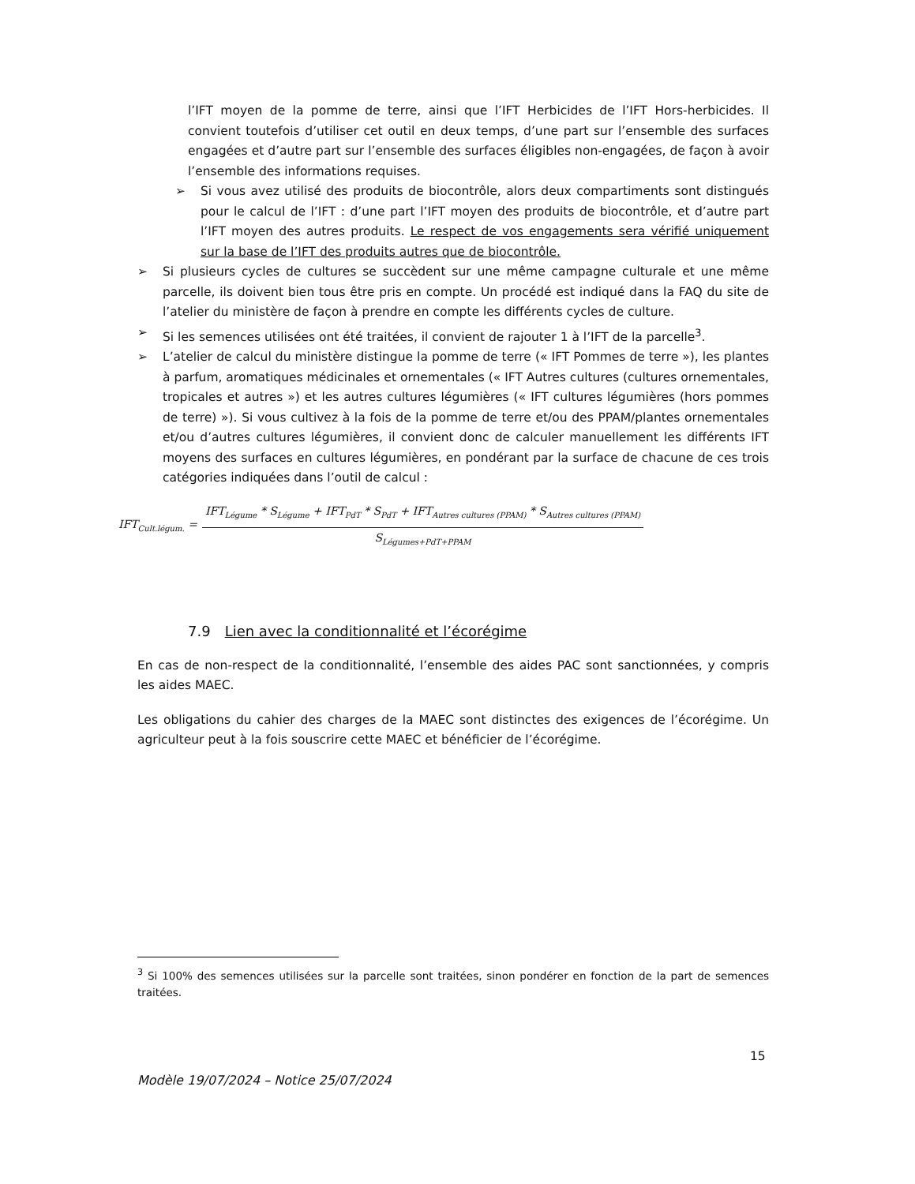l’IFT moyen de la pomme de terre, ainsi que l’IFT Herbicides de l’IFT Hors-herbicides. Il convient toutefois d’utiliser cet outil en deux temps, d’une part sur l’ensemble des surfaces engagées et d’autre part sur l’ensemble des surfaces éligibles non-engagées, de façon à avoir l’ensemble des informations requises.
➢ Si vous avez utilisé des produits de biocontrôle, alors deux compartiments sont distingués pour le calcul de l’IFT : d’une part l’IFT moyen des produits de biocontrôle, et d’autre part l’IFT moyen des autres produits. Le respect de vos engagements sera vérifié uniquement sur la base de l’IFT des produits autres que de biocontrôle.
➢ Si plusieurs cycles de cultures se succèdent sur une même campagne culturale et une même parcelle, ils doivent bien tous être pris en compte. Un procédé est indiqué dans la FAQ du site de l’atelier du ministère de façon à prendre en compte les différents cycles de culture.
➢ Si les semences utilisées ont été traitées, il convient de rajouter 1 à l’IFT de la parcelle<sup>3</sup>.
➢ L’atelier de calcul du ministère distingue la pomme de terre (« IFT Pommes de terre »), les plantes à parfum, aromatiques médicinales et ornementales (« IFT Autres cultures (cultures ornementales, tropicales et autres ») et les autres cultures légumières (« IFT cultures légumières (hors pommes de terre) »). Si vous cultivez à la fois de la pomme de terre et/ou des PPAM/plantes ornementales et/ou d’autres cultures légumières, il convient donc de calculer manuellement les différents IFT moyens des surfaces en cultures légumières, en pondérant par la surface de chacune de ces trois catégories indiquées dans l’outil de calcul :
IFT<sub>Cult.légum.</sub> =
IFT<sub>Légume</sub> * S<sub>Légume</sub> + IFT<sub>PdT</sub> * S<sub>PdT</sub> + IFT<sub>Autres cultures (PPAM)</sub> * S<sub>Autres cultures (PPAM)</sub>
S<sub>Légumes+PdT+PPAM</sub>
7.9 Lien avec la conditionnalité et l’écorégime
En cas de non-respect de la conditionnalité, l’ensemble des aides PAC sont sanctionnées, y compris les aides MAEC.
Les obligations du cahier des charges de la MAEC sont distinctes des exigences de l’écorégime. Un agriculteur peut à la fois souscrire cette MAEC et bénéficier de l’écorégime.
<sup>3</sup> Si 100% des semences utilisées sur la parcelle sont traitées, sinon pondérer en fonction de la part de semences traitées.
15
Modèle 19/07/2024 – Notice 25/07/2024